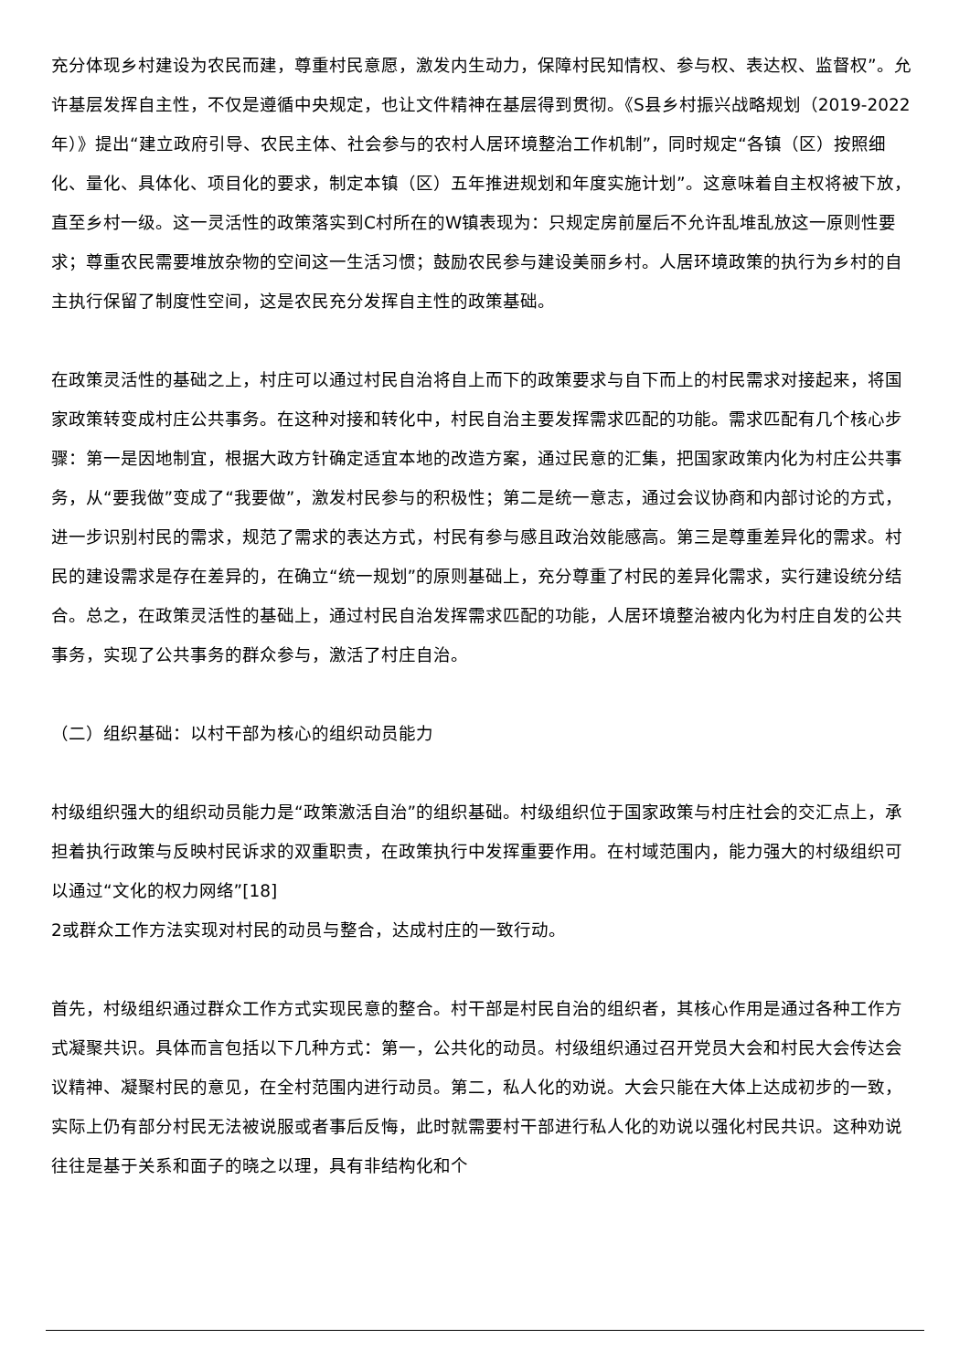充分体现乡村建设为农民而建，尊重村民意愿，激发内生动力，保障村民知情权、参与权、表达权、监督权”。允许基层发挥自主性，不仅是遵循中央规定，也让文件精神在基层得到贯彻。《S县乡村振兴战略规划（2019-2022年）》提出“建立政府引导、农民主体、社会参与的农村人居环境整治工作机制”，同时规定“各镇（区）按照细化、量化、具体化、项目化的要求，制定本镇（区）五年推进规划和年度实施计划”。这意味着自主权将被下放，直至乡村一级。这一灵活性的政策落实到C村所在的W镇表现为：只规定房前屋后不允许乱堆乱放这一原则性要求；尊重农民需要堆放杂物的空间这一生活习惯；鼓励农民参与建设美丽乡村。人居环境政策的执行为乡村的自主执行保留了制度性空间，这是农民充分发挥自主性的政策基础。
在政策灵活性的基础之上，村庄可以通过村民自治将自上而下的政策要求与自下而上的村民需求对接起来，将国家政策转变成村庄公共事务。在这种对接和转化中，村民自治主要发挥需求匹配的功能。需求匹配有几个核心步骤：第一是因地制宜，根据大政方针确定适宜本地的改造方案，通过民意的汇集，把国家政策内化为村庄公共事务，从“要我做”变成了“我要做”，激发村民参与的积极性；第二是统一意志，通过会议协商和内部讨论的方式，进一步识别村民的需求，规范了需求的表达方式，村民有参与感且政治效能感高。第三是尊重差异化的需求。村民的建设需求是存在差异的，在确立“统一规划”的原则基础上，充分尊重了村民的差异化需求，实行建设统分结合。总之，在政策灵活性的基础上，通过村民自治发挥需求匹配的功能，人居环境整治被内化为村庄自发的公共事务，实现了公共事务的群众参与，激活了村庄自治。
（二）组织基础：以村干部为核心的组织动员能力
村级组织强大的组织动员能力是“政策激活自治”的组织基础。村级组织位于国家政策与村庄社会的交汇点上，承担着执行政策与反映村民诉求的双重职责，在政策执行中发挥重要作用。在村域范围内，能力强大的村级组织可以通过“文化的权力网络”[18]
2或群众工作方法实现对村民的动员与整合，达成村庄的一致行动。
首先，村级组织通过群众工作方式实现民意的整合。村干部是村民自治的组织者，其核心作用是通过各种工作方式凝聚共识。具体而言包括以下几种方式：第一，公共化的动员。村级组织通过召开党员大会和村民大会传达会议精神、凝聚村民的意见，在全村范围内进行动员。第二，私人化的劝说。大会只能在大体上达成初步的一致，实际上仍有部分村民无法被说服或者事后反悔，此时就需要村干部进行私人化的劝说以强化村民共识。这种劝说往往是基于关系和面子的晓之以理，具有非结构化和个